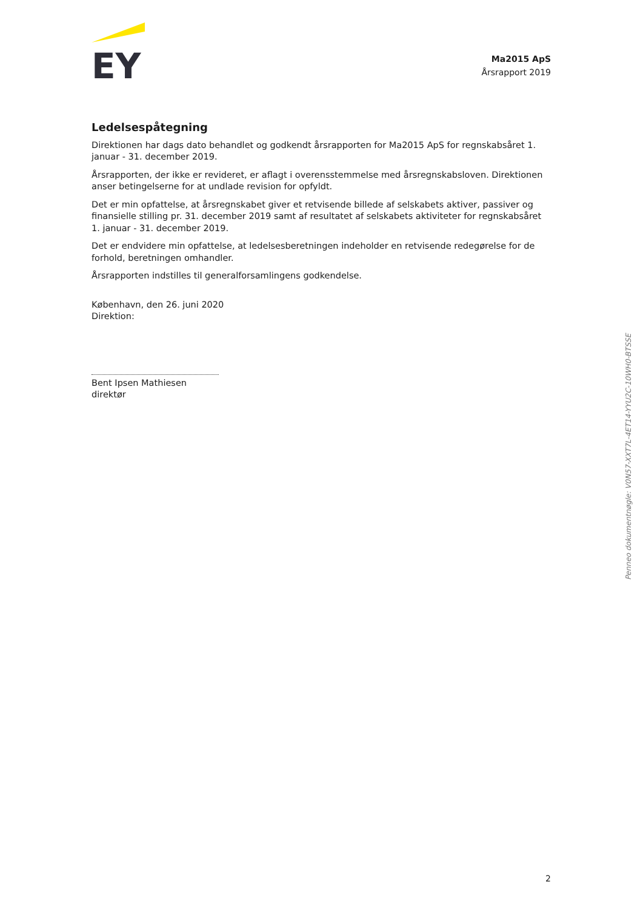EY
Ma2015 ApS
Årsrapport 2019
Ledelsespåtegning
Direktionen har dags dato behandlet og godkendt årsrapporten for Ma2015 ApS for regnskabsåret 1. januar - 31. december 2019.
Årsrapporten, der ikke er revideret, er aflagt i overensstemmelse med årsregnskabsloven. Direktionen anser betingelserne for at undlade revision for opfyldt.
Det er min opfattelse, at årsregnskabet giver et retvisende billede af selskabets aktiver, passiver og finansielle stilling pr. 31. december 2019 samt af resultatet af selskabets aktiviteter for regnskabsåret 1. januar - 31. december 2019.
Det er endvidere min opfattelse, at ledelsesberetningen indeholder en retvisende redegørelse for de forhold, beretningen omhandler.
Årsrapporten indstilles til generalforsamlingens godkendelse.
København, den 26. juni 2020
Direktion:
Bent Ipsen Mathiesen
direktør
Penneo dokumentnøgle: V0N57-XXT7L-4ET14-YYU2C-10WH0-BTSSE
2